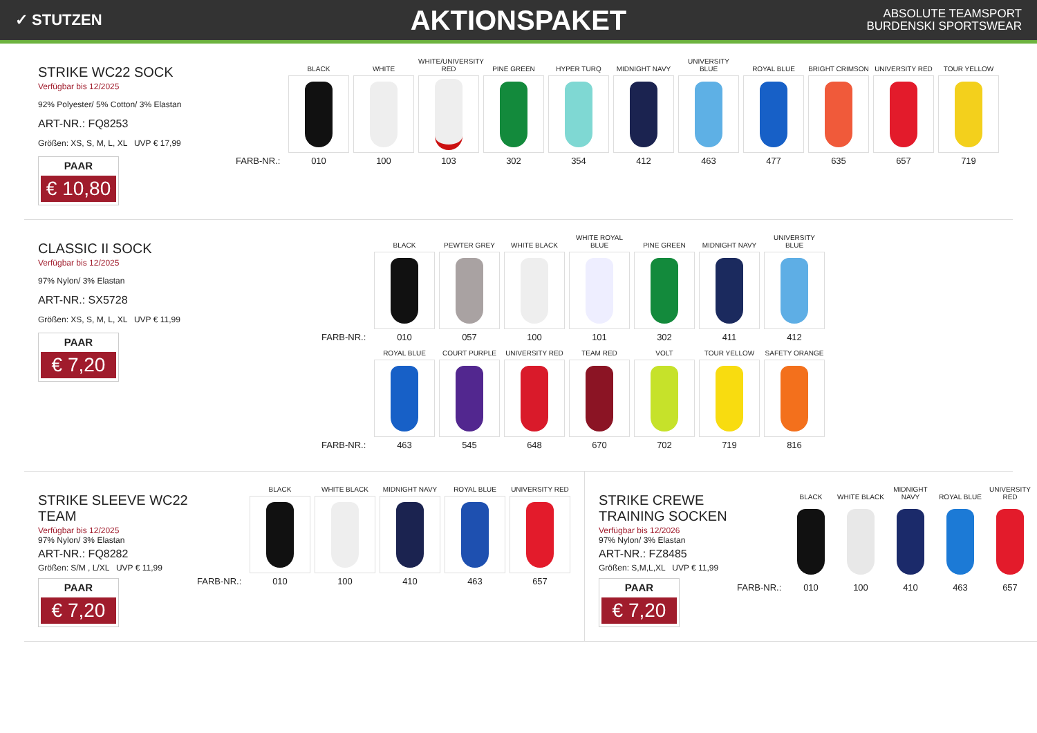✓ STUTZEN
AKTIONSPAKET
ABSOLUTE TEAMSPORT
BURDENSKI SPORTSWEAR
STRIKE WC22 SOCK
Verfügbar bis 12/2025
92% Polyester/ 5% Cotton/ 3% Elastan
ART-NR.: FQ8253
Größen: XS, S, M, L, XL UVP € 17,99
PAAR
€ 10,80
FARB-NR.:
BLACK
010
WHITE
100
WHITE/UNIVERSITY RED
103
PINE GREEN
302
HYPER TURQ
354
MIDNIGHT NAVY
412
UNIVERSITY BLUE
463
ROYAL BLUE
477
BRIGHT CRIMSON
635
UNIVERSITY RED
657
TOUR YELLOW
719
CLASSIC II SOCK
Verfügbar bis 12/2025
97% Nylon/ 3% Elastan
ART-NR.: SX5728
Größen: XS, S, M, L, XL UVP € 11,99
PAAR
€ 7,20
FARB-NR.:
BLACK
010
PEWTER GREY
057
WHITE BLACK
100
WHITE ROYAL BLUE
101
PINE GREEN
302
MIDNIGHT NAVY
411
UNIVERSITY BLUE
412
FARB-NR.:
ROYAL BLUE
463
COURT PURPLE
545
UNIVERSITY RED
648
TEAM RED
670
VOLT
702
TOUR YELLOW
719
SAFETY ORANGE
816
STRIKE SLEEVE WC22 TEAM
Verfügbar bis 12/2025
97% Nylon/ 3% Elastan
ART-NR.: FQ8282
Größen: S/M , L/XL UVP € 11,99
PAAR
€ 7,20
FARB-NR.:
BLACK
010
WHITE BLACK
100
MIDNIGHT NAVY
410
ROYAL BLUE
463
UNIVERSITY RED
657
STRIKE CREWE TRAINING SOCKEN
Verfügbar bis 12/2026
97% Nylon/ 3% Elastan
ART-NR.: FZ8485
Größen: S,M,L,XL UVP € 11,99
PAAR
€ 7,20
FARB-NR.:
BLACK
010
WHITE BLACK
100
MIDNIGHT NAVY
410
ROYAL BLUE
463
UNIVERSITY RED
657